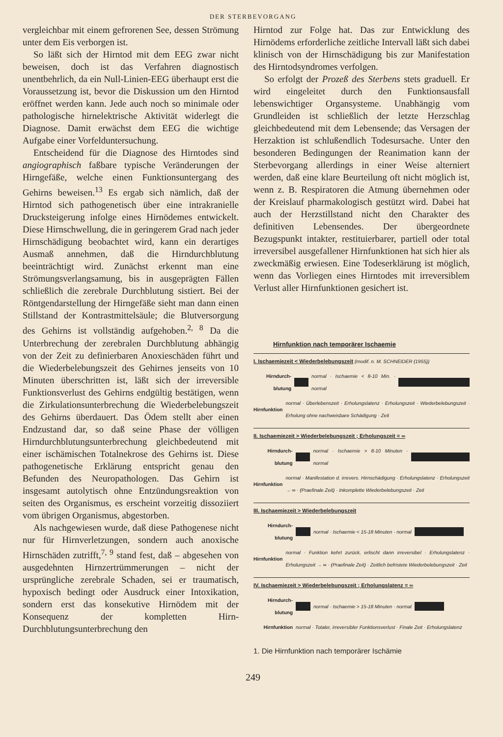DER STERBEVORGANG
vergleichbar mit einem gefrorenen See, dessen Strömung unter dem Eis verborgen ist.
So läßt sich der Hirntod mit dem EEG zwar nicht beweisen, doch ist das Verfahren diagnostisch unentbehrlich, da ein Null-Linien-EEG überhaupt erst die Voraussetzung ist, bevor die Diskussion um den Hirntod eröffnet werden kann. Jede auch noch so minimale oder pathologische hirnelektrische Aktivität widerlegt die Diagnose. Damit erwächst dem EEG die wichtige Aufgabe einer Vorfelduntersuchung.
Entscheidend für die Diagnose des Hirntodes sind angiographisch faßbare typische Veränderungen der Hirngefäße, welche einen Funktionsuntergang des Gehirns beweisen.<sup>13</sup> Es ergab sich nämlich, daß der Hirntod sich pathogenetisch über eine intrakranielle Drucksteigerung infolge eines Hirnödemes entwickelt. Diese Hirnschwellung, die in geringerem Grad nach jeder Hirnschädigung beobachtet wird, kann ein derartiges Ausmaß annehmen, daß die Hirndurchblutung beeinträchtigt wird. Zunächst erkennt man eine Strömungsverlangsamung, bis in ausgeprägten Fällen schließlich die zerebrale Durchblutung sistiert. Bei der Röntgendarstellung der Hirngefäße sieht man dann einen Stillstand der Kontrastmittelsäule; die Blutversorgung des Gehirns ist vollständig aufgehoben.<sup>2, 8</sup> Da die Unterbrechung der zerebralen Durchblutung abhängig von der Zeit zu definierbaren Anoxieschäden führt und die Wiederbelebungszeit des Gehirnes jenseits von 10 Minuten überschritten ist, läßt sich der irreversible Funktionsverlust des Gehirns endgültig bestätigen, wenn die Zirkulationsunterbrechung die Wiederbelebungszeit des Gehirns überdauert. Das Ödem stellt aber einen Endzustand dar, so daß seine Phase der völligen Hirndurchblutungsunterbrechung gleichbedeutend mit einer ischämischen Totalnekrose des Gehirns ist. Diese pathogenetische Erklärung entspricht genau den Befunden des Neuropathologen. Das Gehirn ist insgesamt autolytisch ohne Entzündungsreaktion von seiten des Organismus, es erscheint vorzeitig dissoziiert vom übrigen Organismus, abgestorben.
Als nachgewiesen wurde, daß diese Pathogenese nicht nur für Hirnverletzungen, sondern auch anoxische Hirnschäden zutrifft,<sup>7, 9</sup> stand fest, daß – abgesehen von ausgedehnten Hirnzertrümmerungen – nicht der ursprüngliche zerebrale Schaden, sei er traumatisch, hypoxisch bedingt oder Ausdruck einer Intoxikation, sondern erst das konsekutive Hirnödem mit der Konsequenz der kompletten Hirn-Durchblutungsunterbrechung den
Hirntod zur Folge hat. Das zur Entwicklung des Hirnödems erforderliche zeitliche Intervall läßt sich dabei klinisch von der Hirnschädigung bis zur Manifestation des Hirntodsyndromes verfolgen.
So erfolgt der Prozeß des Sterbens stets graduell. Er wird eingeleitet durch den Funktionsausfall lebenswichtiger Organsysteme. Unabhängig vom Grundleiden ist schließlich der letzte Herzschlag gleichbedeutend mit dem Lebensende; das Versagen der Herzaktion ist schlußendlich Todesursache. Unter den besonderen Bedingungen der Reanimation kann der Sterbevorgang allerdings in einer Weise alterniert werden, daß eine klare Beurteilung oft nicht möglich ist, wenn z. B. Respiratoren die Atmung übernehmen oder der Kreislauf pharmakologisch gestützt wird. Dabei hat auch der Herzstillstand nicht den Charakter des definitiven Lebensendes. Der übergeordnete Bezugspunkt intakter, restituierbarer, partiell oder total irreversibel ausgefallener Hirnfunktionen hat sich hier als zweckmäßig erwiesen. Eine Todeserklärung ist möglich, wenn das Vorliegen eines Hirntodes mit irreversiblem Verlust aller Hirnfunktionen gesichert ist.
Hirnfunktion nach temporärer Ischaemie
I. Ischaemiezeit < Wiederbelebungszeit (modif. n. M. SCHNEIDER (1955))
Hirndurch-blutung normal · Ischaemie < 8-10 Min. · normal
Hirnfunktion normal · Überlebenszeit · Erholungslatenz · Erholungszeit · Wiederbelebungszeit · Erholung ohne nachweisbare Schädigung · Zeit
II. Ischaemiezeit > Wiederbelebungszeit ; Erholungszeit = ∞
Hirndurch-blutung normal · Ischaemie > 8-10 Minuten · normal
Hirnfunktion normal · Manifestation d. irrevers. Hirnschädigung · Erholungslatenz · Erholungszeit → ∞ · (Praefinale Zeit) · Inkomplette Wiederbelebungszeit · Zeit
III. Ischaemiezeit > Wiederbelebungszeit
Hirndurch-blutung normal · Ischaemie < 15-18 Minuten · normal
Hirnfunktion normal · Funktion kehrt zurück, erlischt dann irreversibel · Erholungslatenz · Erholungszeit → ∞ · (Praefinale Zeit) · Zeitlich befristete Wiederbelebungszeit · Zeit
IV. Ischaemiezeit > Wiederbelebungszeit ; Erholungslatenz = ∞
Hirndurch-blutung normal · Ischaemie > 15-18 Minuten · normal
Hirnfunktion normal · Totaler, irreversibler Funktionsverlust · Finale Zeit · Erholungslatenz
1. Die Hirnfunktion nach temporärer Ischämie
249